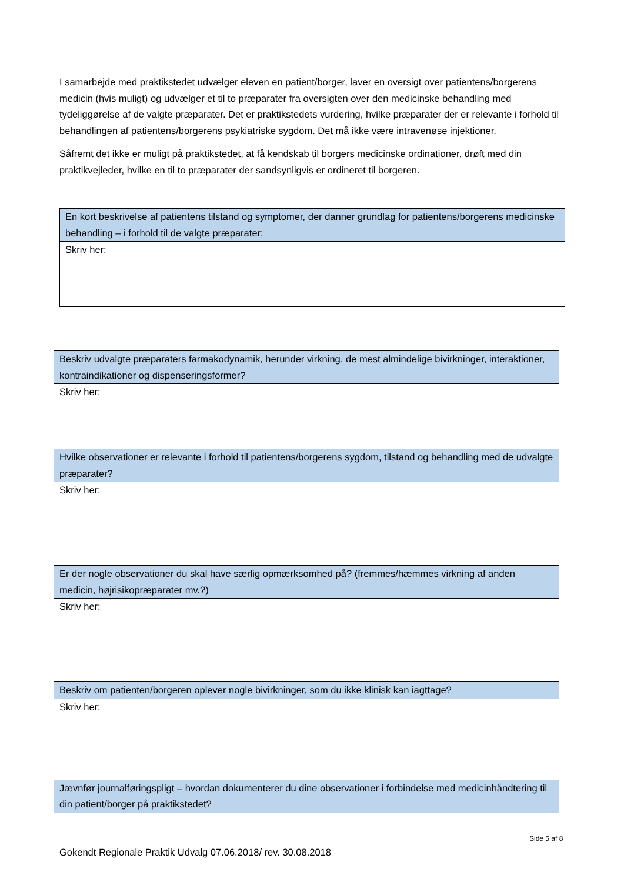I samarbejde med praktikstedet udvælger eleven en patient/borger, laver en oversigt over patientens/borgerens medicin (hvis muligt) og udvælger et til to præparater fra oversigten over den medicinske behandling med tydeliggørelse af de valgte præparater. Det er praktikstedets vurdering, hvilke præparater der er relevante i forhold til behandlingen af patientens/borgerens psykiatriske sygdom. Det må ikke være intravenøse injektioner.
Såfremt det ikke er muligt på praktikstedet, at få kendskab til borgers medicinske ordinationer, drøft med din praktikvejleder, hvilke en til to præparater der sandsynligvis er ordineret til borgeren.
| En kort beskrivelse af patientens tilstand og symptomer, der danner grundlag for patientens/borgerens medicinske behandling – i forhold til de valgte præparater: |
| Skriv her: |
| Beskriv udvalgte præparaters farmakodynamik, herunder virkning, de mest almindelige bivirkninger, interaktioner, kontraindikationer og dispenseringsformer? |
| Skriv her: |
| Hvilke observationer er relevante i forhold til patientens/borgerens sygdom, tilstand og behandling med de udvalgte præparater? |
| Skriv her: |
| Er der nogle observationer du skal have særlig opmærksomhed på? (fremmes/hæmmes virkning af anden medicin, højrisikopræparater mv.?) |
| Skriv her: |
| Beskriv om patienten/borgeren oplever nogle bivirkninger, som du ikke klinisk kan iagttage? |
| Skriv her: |
| Jævnfør journalføringspligt – hvordan dokumenterer du dine observationer i forbindelse med medicinhåndtering til din patient/borger på praktikstedet? |
Side 5 af 8
Gokendt Regionale Praktik Udvalg 07.06.2018/ rev. 30.08.2018